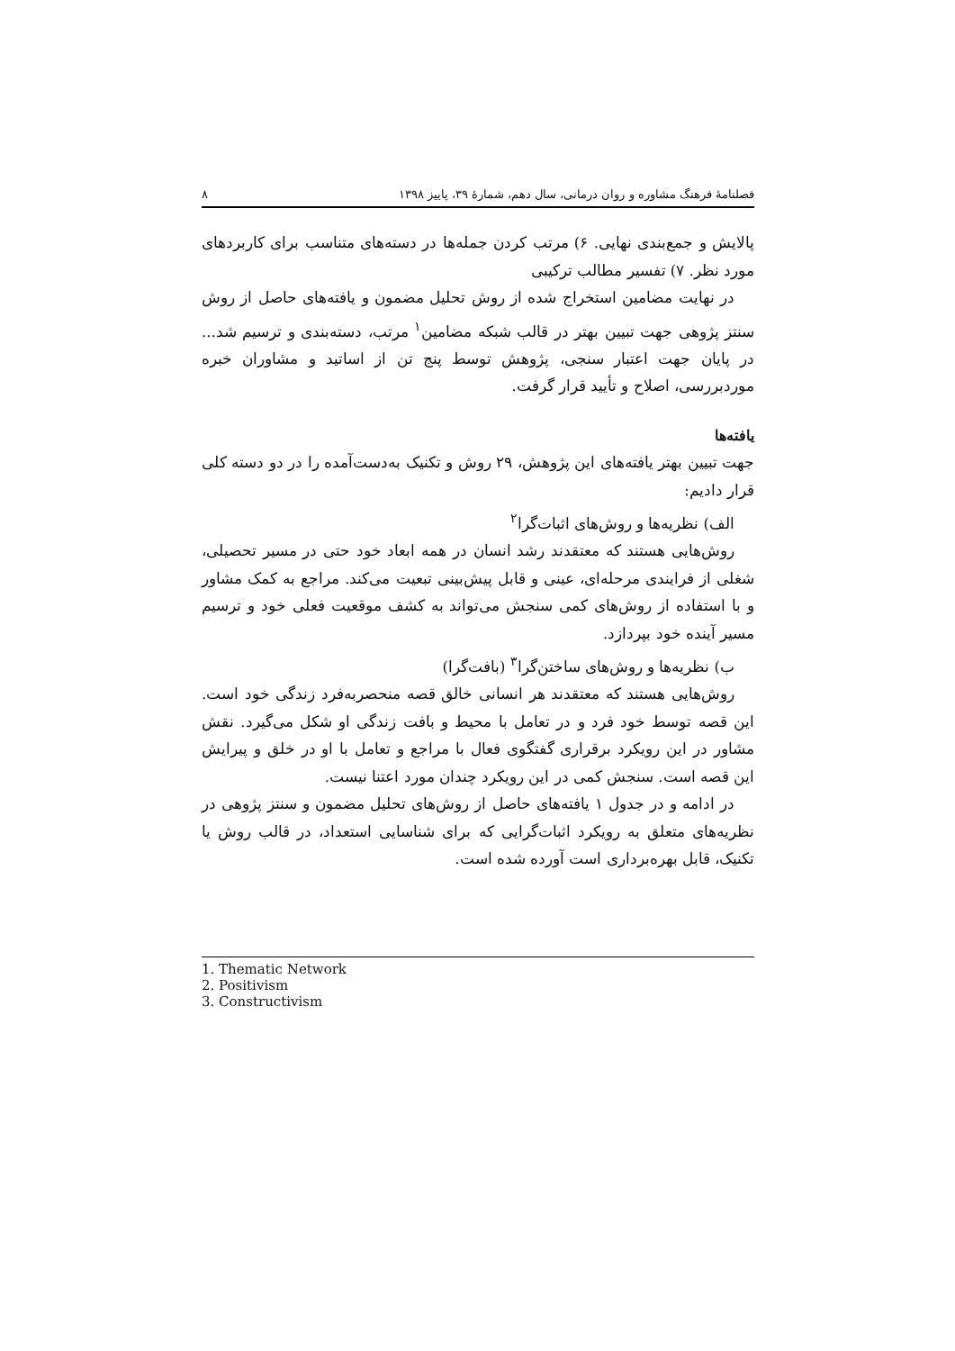فصلنامهٔ فرهنگ مشاوره و روان درمانی، سال دهم، شمارهٔ ۳۹، پاییز ۱۳۹۸ ۸
پالایش و جمع‌بندی نهایی. ۶) مرتب کردن جمله‌ها در دسته‌های متناسب برای کاربردهای مورد نظر. ۷) تفسیر مطالب ترکیبی
در نهایت مضامین استخراج شده از روش تحلیل مضمون و یافته‌های حاصل از روش سنتز پژوهی جهت تبیین بهتر در قالب شبکه مضامین<sup>۱</sup> مرتب، دسته‌بندی و ترسیم شد... در پایان جهت اعتبار سنجی، پژوهش توسط پنج تن از اساتید و مشاوران خبره موردبررسی، اصلاح و تأیید قرار گرفت.
یافته‌ها
جهت تبیین بهتر یافته‌های این پژوهش، ۲۹ روش و تکنیک به‌دست‌آمده را در دو دسته کلی قرار دادیم:
الف) نظریه‌ها و روش‌های اثبات‌گرا<sup>۲</sup>
روش‌هایی هستند که معتقدند رشد انسان در همه ابعاد خود حتی در مسیر تحصیلی، شغلی از فرایندی مرحله‌ای، عینی و قابل پیش‌بینی تبعیت می‌کند. مراجع به کمک مشاور و با استفاده از روش‌های کمی سنجش می‌تواند به کشف موقعیت فعلی خود و ترسیم مسیر آینده خود بپردازد.
ب) نظریه‌ها و روش‌های ساختن‌گرا<sup>۳</sup> (بافت‌گرا)
روش‌هایی هستند که معتقدند هر انسانی خالق قصه منحصربه‌فرد زندگی خود است. این قصه توسط خود فرد و در تعامل با محیط و بافت زندگی او شکل می‌گیرد. نقش مشاور در این رویکرد برقراری گفتگوی فعال با مراجع و تعامل با او در خلق و پیرایش این قصه است. سنجش کمی در این رویکرد چندان مورد اعتنا نیست.
در ادامه و در جدول ۱ یافته‌های حاصل از روش‌های تحلیل مضمون و سنتز پژوهی در نظریه‌های متعلق به رویکرد اثبات‌گرایی که برای شناسایی استعداد، در قالب روش یا تکنیک، قابل بهره‌برداری است آورده شده است.
1. Thematic Network
2. Positivism
3. Constructivism